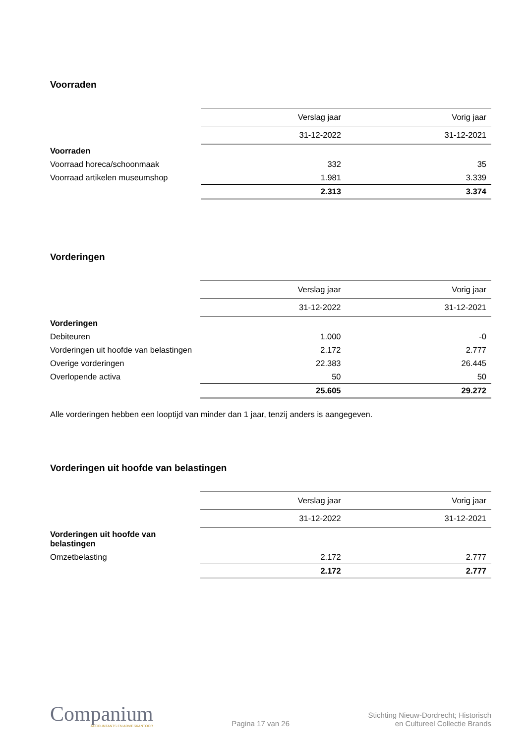Voorraden
| | Verslag jaar | Vorig jaar |
| | 31-12-2022 | 31-12-2021 |
| Voorraden | | |
| Voorraad horeca/schoonmaak | 332 | 35 |
| Voorraad artikelen museumshop | 1.981 | 3.339 |
| | 2.313 | 3.374 |
Vorderingen
| | Verslag jaar | Vorig jaar |
| | 31-12-2022 | 31-12-2021 |
| Vorderingen | | |
| Debiteuren | 1.000 | -0 |
| Vorderingen uit hoofde van belastingen | 2.172 | 2.777 |
| Overige vorderingen | 22.383 | 26.445 |
| Overlopende activa | 50 | 50 |
| | 25.605 | 29.272 |
Alle vorderingen hebben een looptijd van minder dan 1 jaar, tenzij anders is aangegeven.
Vorderingen uit hoofde van belastingen
| | Verslag jaar | Vorig jaar |
| | 31-12-2022 | 31-12-2021 |
| Vorderingen uit hoofde van belastingen | | |
| Omzetbelasting | 2.172 | 2.777 |
| | 2.172 | 2.777 |
Companium
ACCOUNTANTS EN ADVIESKANTOOR
Pagina 17 van 26
Stichting Nieuw-Dordrecht; Historisch
en Cultureel Collectie Brands